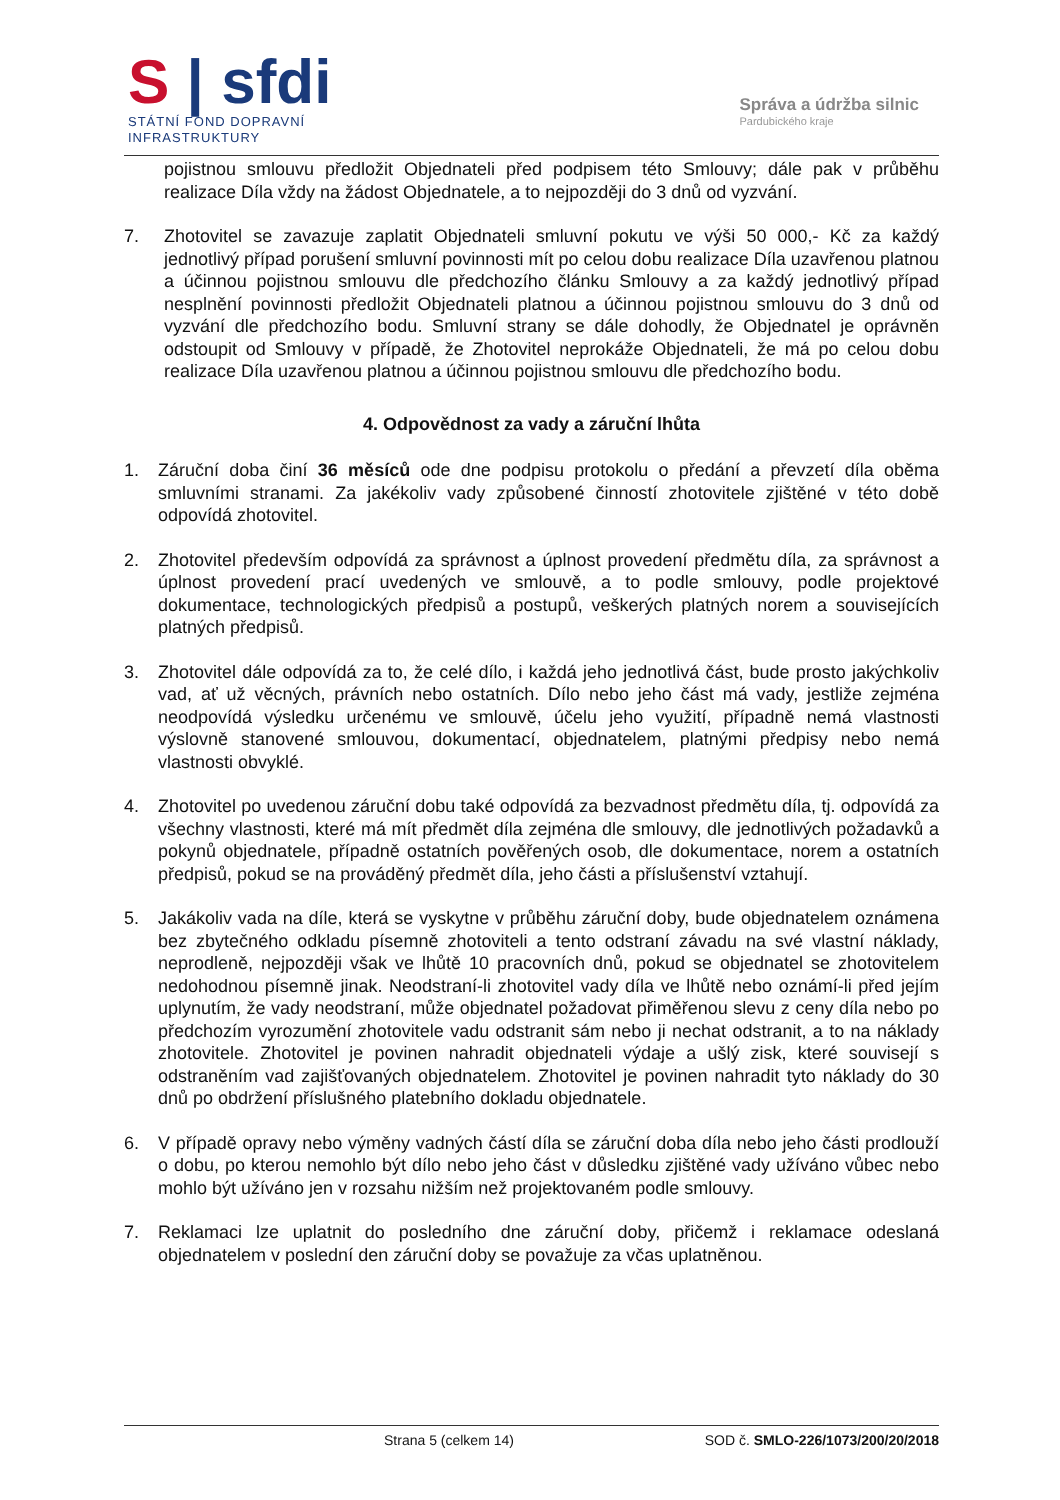S | sfdi
STÁTNÍ FOND DOPRAVNÍ
INFRASTRUKTURY
Správa a údržba silnic
Pardubického kraje
pojistnou smlouvu předložit Objednateli před podpisem této Smlouvy; dále pak v průběhu realizace Díla vždy na žádost Objednatele, a to nejpozději do 3 dnů od vyzvání.
7. Zhotovitel se zavazuje zaplatit Objednateli smluvní pokutu ve výši 50 000,- Kč za každý jednotlivý případ porušení smluvní povinnosti mít po celou dobu realizace Díla uzavřenou platnou a účinnou pojistnou smlouvu dle předchozího článku Smlouvy a za každý jednotlivý případ nesplnění povinnosti předložit Objednateli platnou a účinnou pojistnou smlouvu do 3 dnů od vyzvání dle předchozího bodu. Smluvní strany se dále dohodly, že Objednatel je oprávněn odstoupit od Smlouvy v případě, že Zhotovitel neprokáže Objednateli, že má po celou dobu realizace Díla uzavřenou platnou a účinnou pojistnou smlouvu dle předchozího bodu.
4. Odpovědnost za vady a záruční lhůta
1. Záruční doba činí 36 měsíců ode dne podpisu protokolu o předání a převzetí díla oběma smluvními stranami. Za jakékoliv vady způsobené činností zhotovitele zjištěné v této době odpovídá zhotovitel.
2. Zhotovitel především odpovídá za správnost a úplnost provedení předmětu díla, za správnost a úplnost provedení prací uvedených ve smlouvě, a to podle smlouvy, podle projektové dokumentace, technologických předpisů a postupů, veškerých platných norem a souvisejících platných předpisů.
3. Zhotovitel dále odpovídá za to, že celé dílo, i každá jeho jednotlivá část, bude prosto jakýchkoliv vad, ať už věcných, právních nebo ostatních. Dílo nebo jeho část má vady, jestliže zejména neodpovídá výsledku určenému ve smlouvě, účelu jeho využití, případně nemá vlastnosti výslovně stanovené smlouvou, dokumentací, objednatelem, platnými předpisy nebo nemá vlastnosti obvyklé.
4. Zhotovitel po uvedenou záruční dobu také odpovídá za bezvadnost předmětu díla, tj. odpovídá za všechny vlastnosti, které má mít předmět díla zejména dle smlouvy, dle jednotlivých požadavků a pokynů objednatele, případně ostatních pověřených osob, dle dokumentace, norem a ostatních předpisů, pokud se na prováděný předmět díla, jeho části a příslušenství vztahují.
5. Jakákoliv vada na díle, která se vyskytne v průběhu záruční doby, bude objednatelem oznámena bez zbytečného odkladu písemně zhotoviteli a tento odstraní závadu na své vlastní náklady, neprodleně, nejpozději však ve lhůtě 10 pracovních dnů, pokud se objednatel se zhotovitelem nedohodnou písemně jinak. Neodstraní-li zhotovitel vady díla ve lhůtě nebo oznámí-li před jejím uplynutím, že vady neodstraní, může objednatel požadovat přiměřenou slevu z ceny díla nebo po předchozím vyrozumění zhotovitele vadu odstranit sám nebo ji nechat odstranit, a to na náklady zhotovitele. Zhotovitel je povinen nahradit objednateli výdaje a ušlý zisk, které souvisejí s odstraněním vad zajišťovaných objednatelem. Zhotovitel je povinen nahradit tyto náklady do 30 dnů po obdržení příslušného platebního dokladu objednatele.
6. V případě opravy nebo výměny vadných částí díla se záruční doba díla nebo jeho části prodlouží o dobu, po kterou nemohlo být dílo nebo jeho část v důsledku zjištěné vady užíváno vůbec nebo mohlo být užíváno jen v rozsahu nižším než projektovaném podle smlouvy.
7. Reklamaci lze uplatnit do posledního dne záruční doby, přičemž i reklamace odeslaná objednatelem v poslední den záruční doby se považuje za včas uplatněnou.
Strana 5 (celkem 14) SOD č. SMLO-226/1073/200/20/2018